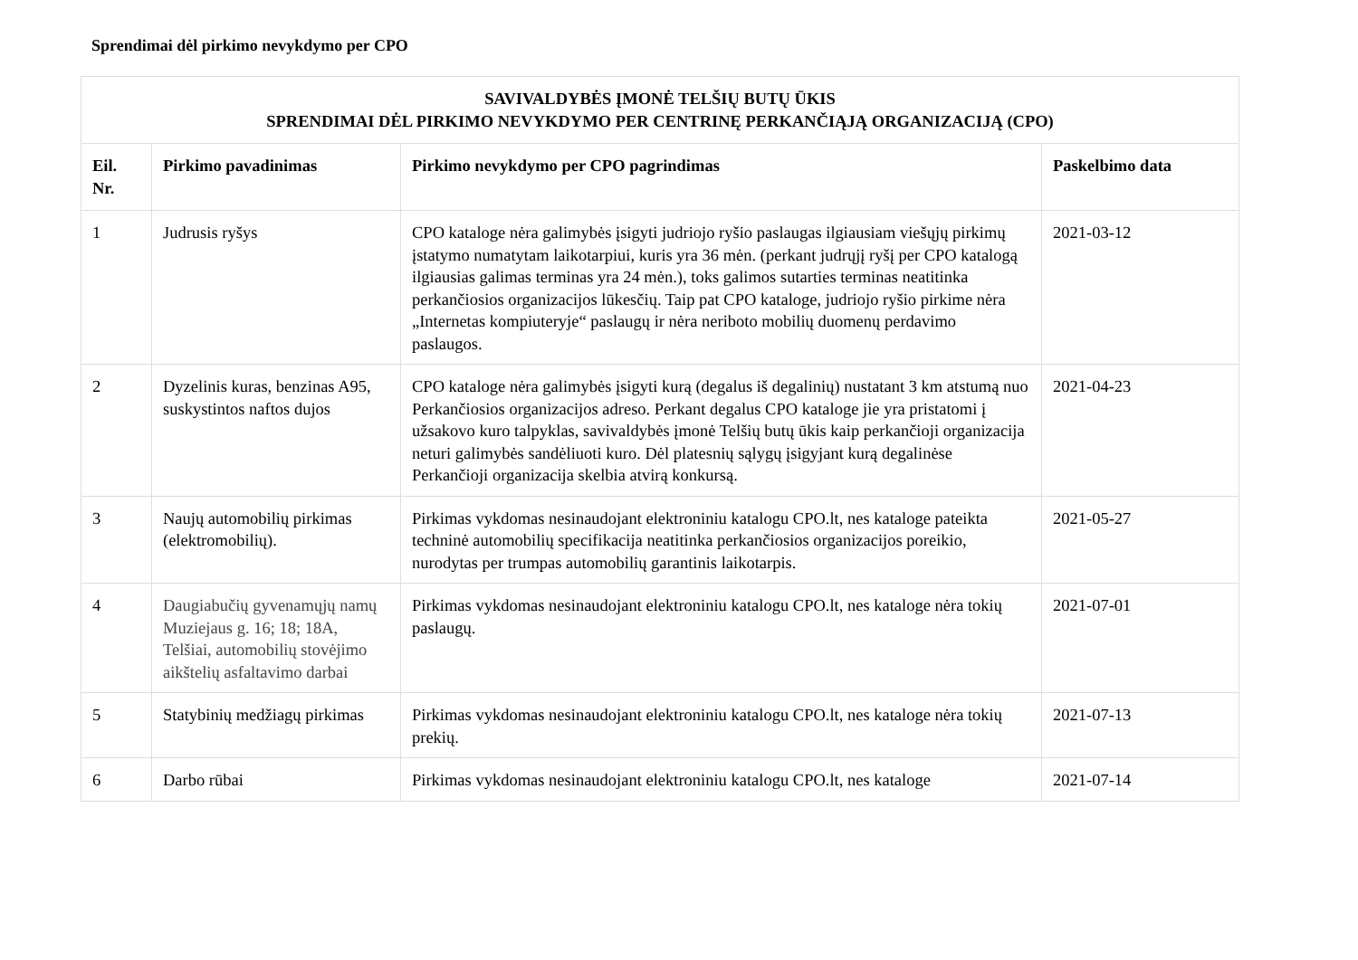Sprendimai dėl pirkimo nevykdymo per CPO
| SAVIVALDYBĖS ĮMONĖ TELŠIŲ BUTŲ ŪKIS SPRENDIMAI DĖL PIRKIMO NEVYKDYMO PER CENTRINĘ PERKANČIĄJĄ ORGANIZACIJĄ (CPO) | | | |
| Eil. Nr. | Pirkimo pavadinimas | Pirkimo nevykdymo per CPO pagrindimas | Paskelbimo data |
| 1 | Judrusis ryšys | CPO kataloge nėra galimybės įsigyti judriojo ryšio paslaugas ilgiausiam viešųjų pirkimų įstatymo numatytam laikotarpiui, kuris yra 36 mėn. (perkant judrųjį ryšį per CPO katalogą ilgiausias galimas terminas yra 24 mėn.), toks galimos sutarties terminas neatitinka perkančiosios organizacijos lūkesčių. Taip pat CPO kataloge, judriojo ryšio pirkime nėra „Internetas kompiuteryje“ paslaugų ir nėra neriboto mobilių duomenų perdavimo paslaugos. | 2021-03-12 |
| 2 | Dyzelinis kuras, benzinas A95, suskystintos naftos dujos | CPO kataloge nėra galimybės įsigyti kurą (degalus iš degalinių) nustatant 3 km atstumą nuo Perkančiosios organizacijos adreso. Perkant degalus CPO kataloge jie yra pristatomi į užsakovo kuro talpyklas, savivaldybės įmonė Telšių butų ūkis kaip perkančioji organizacija neturi galimybės sandėliuoti kuro. Dėl platesnių sąlygų įsigyjant kurą degalinėse Perkančioji organizacija skelbia atvirą konkursą. | 2021-04-23 |
| 3 | Naujų automobilių pirkimas (elektromobilių). | Pirkimas vykdomas nesinaudojant elektroniniu katalogu CPO.lt, nes kataloge pateikta techninė automobilių specifikacija neatitinka perkančiosios organizacijos poreikio, nurodytas per trumpas automobilių garantinis laikotarpis. | 2021-05-27 |
| 4 | Daugiabučių gyvenamųjų namų Muziejaus g. 16; 18; 18A, Telšiai, automobilių stovėjimo aikštelių asfaltavimo darbai | Pirkimas vykdomas nesinaudojant elektroniniu katalogu CPO.lt, nes kataloge nėra tokių paslaugų. | 2021-07-01 |
| 5 | Statybinių medžiagų pirkimas | Pirkimas vykdomas nesinaudojant elektroniniu katalogu CPO.lt, nes kataloge nėra tokių prekių. | 2021-07-13 |
| 6 | Darbo rūbai | Pirkimas vykdomas nesinaudojant elektroniniu katalogu CPO.lt, nes kataloge | 2021-07-14 |